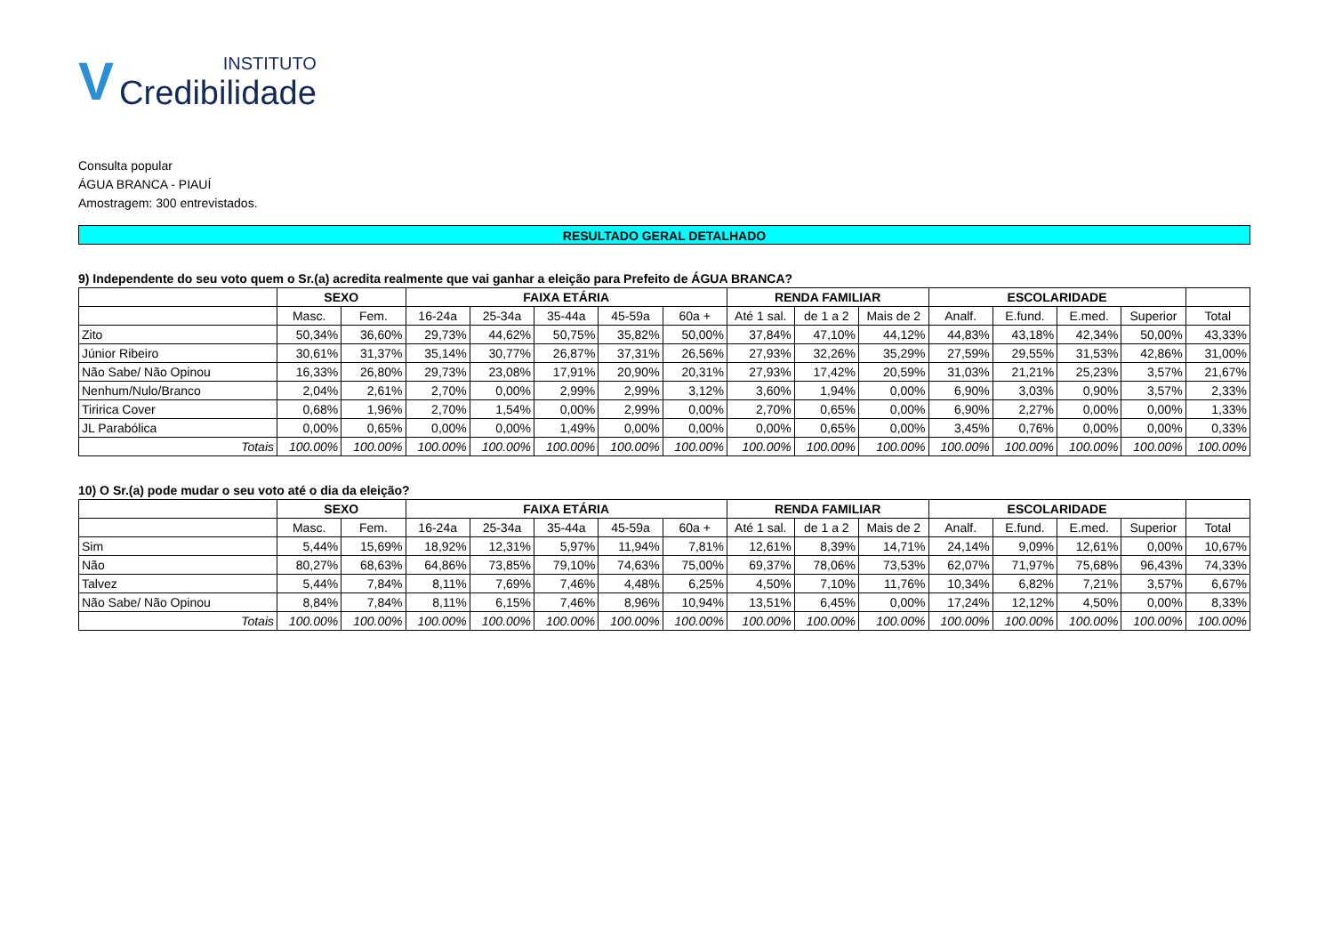V INSTITUTO
Credibilidade
Consulta popular
ÁGUA BRANCA - PIAUÍ
Amostragem: 300 entrevistados.
RESULTADO GERAL DETALHADO
9) Independente do seu voto quem o Sr.(a) acredita realmente que vai ganhar a eleição para Prefeito de ÁGUA BRANCA?
| | SEXO | | FAIXA ETÁRIA | | | | | RENDA FAMILIAR | | | ESCOLARIDADE | | | | |
| --- | --- | --- | --- | --- | --- | --- | --- | --- | --- | --- | --- | --- | --- | --- | --- |
| | Masc. | Fem. | 16-24a | 25-34a | 35-44a | 45-59a | 60a + | Até 1 sal. | de 1 a 2 | Mais de 2 | Analf. | E.fund. | E.med. | Superior | Total |
| Zito | 50,34% | 36,60% | 29,73% | 44,62% | 50,75% | 35,82% | 50,00% | 37,84% | 47,10% | 44,12% | 44,83% | 43,18% | 42,34% | 50,00% | 43,33% |
| Júnior Ribeiro | 30,61% | 31,37% | 35,14% | 30,77% | 26,87% | 37,31% | 26,56% | 27,93% | 32,26% | 35,29% | 27,59% | 29,55% | 31,53% | 42,86% | 31,00% |
| Não Sabe/ Não Opinou | 16,33% | 26,80% | 29,73% | 23,08% | 17,91% | 20,90% | 20,31% | 27,93% | 17,42% | 20,59% | 31,03% | 21,21% | 25,23% | 3,57% | 21,67% |
| Nenhum/Nulo/Branco | 2,04% | 2,61% | 2,70% | 0,00% | 2,99% | 2,99% | 3,12% | 3,60% | 1,94% | 0,00% | 6,90% | 3,03% | 0,90% | 3,57% | 2,33% |
| Tiririca Cover | 0,68% | 1,96% | 2,70% | 1,54% | 0,00% | 2,99% | 0,00% | 2,70% | 0,65% | 0,00% | 6,90% | 2,27% | 0,00% | 0,00% | 1,33% |
| JL Parabólica | 0,00% | 0,65% | 0,00% | 0,00% | 1,49% | 0,00% | 0,00% | 0,00% | 0,65% | 0,00% | 3,45% | 0,76% | 0,00% | 0,00% | 0,33% |
| Totais | 100.00% | 100.00% | 100.00% | 100.00% | 100.00% | 100.00% | 100.00% | 100.00% | 100.00% | 100.00% | 100.00% | 100.00% | 100.00% | 100.00% | 100.00% |
10) O Sr.(a) pode mudar o seu voto até o dia da eleição?
| | SEXO | | FAIXA ETÁRIA | | | | | RENDA FAMILIAR | | | ESCOLARIDADE | | | | |
| --- | --- | --- | --- | --- | --- | --- | --- | --- | --- | --- | --- | --- | --- | --- | --- |
| | Masc. | Fem. | 16-24a | 25-34a | 35-44a | 45-59a | 60a + | Até 1 sal. | de 1 a 2 | Mais de 2 | Analf. | E.fund. | E.med. | Superior | Total |
| Sim | 5,44% | 15,69% | 18,92% | 12,31% | 5,97% | 11,94% | 7,81% | 12,61% | 8,39% | 14,71% | 24,14% | 9,09% | 12,61% | 0,00% | 10,67% |
| Não | 80,27% | 68,63% | 64,86% | 73,85% | 79,10% | 74,63% | 75,00% | 69,37% | 78,06% | 73,53% | 62,07% | 71,97% | 75,68% | 96,43% | 74,33% |
| Talvez | 5,44% | 7,84% | 8,11% | 7,69% | 7,46% | 4,48% | 6,25% | 4,50% | 7,10% | 11,76% | 10,34% | 6,82% | 7,21% | 3,57% | 6,67% |
| Não Sabe/ Não Opinou | 8,84% | 7,84% | 8,11% | 6,15% | 7,46% | 8,96% | 10,94% | 13,51% | 6,45% | 0,00% | 17,24% | 12,12% | 4,50% | 0,00% | 8,33% |
| Totais | 100.00% | 100.00% | 100.00% | 100.00% | 100.00% | 100.00% | 100.00% | 100.00% | 100.00% | 100.00% | 100.00% | 100.00% | 100.00% | 100.00% | 100.00% |